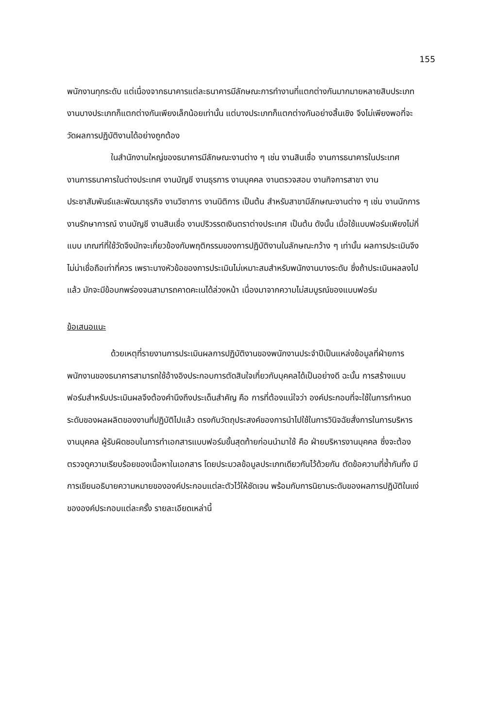155
พนักงานทุกระดับ แต่เนื่องจากธนาคารแต่ละธนาคารมีลักษณะการทำงานที่แตกต่างกันมากมายหลายสิบประเภท งานบางประเภทก็แตกต่างกันเพียงเล็กน้อยเท่านั้น แต่บางประเภทก็แตกต่างกันอย่างสิ้นเชิง จึงไม่เพียงพอที่จะวัดผลการปฏิบัติงานได้อย่างถูกต้อง
ในสำนักงานใหญ่ของธนาคารมีลักษณะงานต่าง ๆ เช่น งานสินเชื่อ งานการธนาคารในประเทศ งานการธนาคารในต่างประเทศ งานบัญชี งานธุรการ งานบุคคล งานตรวจสอบ งานกิจการสาขา งานประชาสัมพันธ์และพัฒนาธุรกิจ งานวิชาการ งานนิติการ เป็นต้น สำหรับสาขามีลักษณะงานต่าง ๆ เช่น งานนักการ งานรักษาการณ์ งานบัญชี งานสินเชื่อ งานปริวรรตเงินตราต่างประเทศ เป็นต้น ดังนั้น เมื่อใช้แบบฟอร์มเพียงไม่กี่แบบ เกณฑ์ที่ใช้วัดจึงมักจะเกี่ยวข้องกับพฤติกรรมของการปฏิบัติงานในลักษณะกว้าง ๆ เท่านั้น ผลการประเมินจึงไม่น่าเชื่อถือเท่าที่ควร เพราะบางหัวข้อของการประเมินไม่เหมาะสมสำหรับพนักงานบางระดับ ซึ่งถ้าประเมินผลลงไปแล้ว มักจะมีข้อบกพร่องจนสามารถคาดคะเนได้ล่วงหน้า เนื่องมาจากความไม่สมบูรณ์ของแบบฟอร์ม
ข้อเสนอแนะ
ด้วยเหตุที่รายงานการประเมินผลการปฏิบัติงานของพนักงานประจำปีเป็นแหล่งข้อมูลที่ฝ่ายการพนักงานของธนาคารสามารถใช้อ้างอิงประกอบการตัดสินใจเกี่ยวกับบุคคลได้เป็นอย่างดี ฉะนั้น การสร้างแบบฟอร์มสำหรับประเมินผลจึงต้องคำนึงถึงประเด็นสำคัญ คือ การที่ต้องแน่ใจว่า องค์ประกอบที่จะใช้ในการกำหนดระดับของผลผลิตของงานที่ปฏิบัติไปแล้ว ตรงกับวัตถุประสงค์ของการนำไปใช้ในการวินิจฉัยสั่งการในการบริหารงานบุคคล ผู้รับผิดชอบในการทำเอกสารแบบฟอร์มขั้นสุดท้ายก่อนนำมาใช้ คือ ฝ่ายบริหารงานบุคคล ซึ่งจะต้องตรวจดูความเรียบร้อยของเนื้อหาในเอกสาร โดยประมวลข้อมูลประเภทเดียวกันไว้ด้วยกัน ตัดข้อความที่ซ้ำกันทิ้ง มีการเขียนอธิบายความหมายขององค์ประกอบแต่ละตัวไว้ให้ชัดเจน พร้อมกับการนิยามระดับของผลการปฏิบัติในแง่ขององค์ประกอบแต่ละครั้ง รายละเอียดเหล่านี้